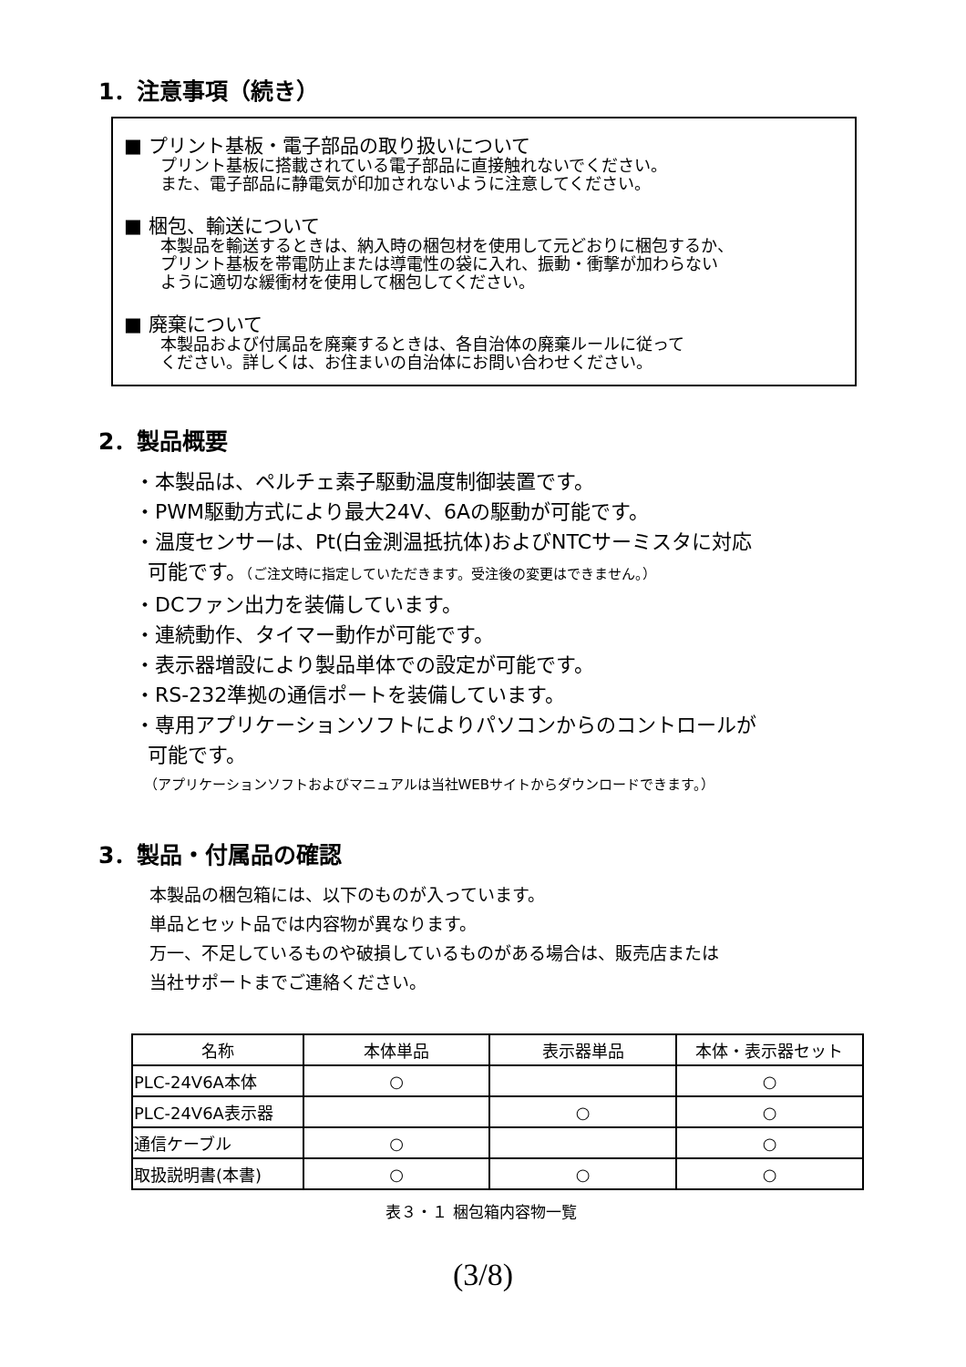1．注意事項（続き）
■ プリント基板・電子部品の取り扱いについて
プリント基板に搭載されている電子部品に直接触れないでください。
また、電子部品に静電気が印加されないように注意してください。
■ 梱包、輸送について
本製品を輸送するときは、納入時の梱包材を使用して元どおりに梱包するか、
プリント基板を帯電防止または導電性の袋に入れ、振動・衝撃が加わらない
ように適切な緩衝材を使用して梱包してください。
■ 廃棄について
本製品および付属品を廃棄するときは、各自治体の廃棄ルールに従って
ください。詳しくは、お住まいの自治体にお問い合わせください。
2．製品概要
・本製品は、ペルチェ素子駆動温度制御装置です。
・PWM駆動方式により最大24V、6Aの駆動が可能です。
・温度センサーは、Pt(白金測温抵抗体)およびNTCサーミスタに対応
可能です。（ご注文時に指定していただきます。受注後の変更はできません。）
・DCファン出力を装備しています。
・連続動作、タイマー動作が可能です。
・表示器増設により製品単体での設定が可能です。
・RS-232準拠の通信ポートを装備しています。
・専用アプリケーションソフトによりパソコンからのコントロールが
可能です。
（アプリケーションソフトおよびマニュアルは当社WEBサイトからダウンロードできます。）
3．製品・付属品の確認
本製品の梱包箱には、以下のものが入っています。
単品とセット品では内容物が異なります。
万一、不足しているものや破損しているものがある場合は、販売店または
当社サポートまでご連絡ください。
| 名称 | 本体単品 | 表示器単品 | 本体・表示器セット |
| --- | --- | --- | --- |
| PLC-24V6A本体 | ○ | | ○ |
| PLC-24V6A表示器 | | ○ | ○ |
| 通信ケーブル | ○ | | ○ |
| 取扱説明書(本書) | ○ | ○ | ○ |
表３・１ 梱包箱内容物一覧
(3/8)